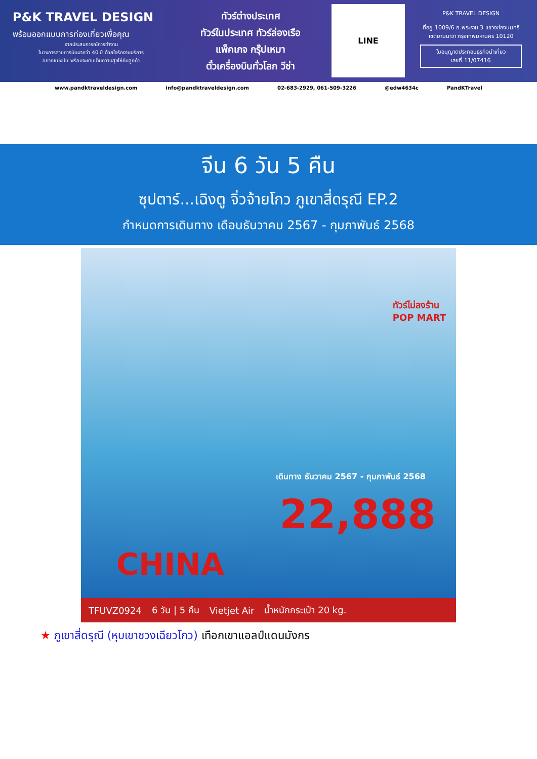P&K TRAVEL DESIGN
พร้อมออกแบบการท่องเที่ยวเพื่อคุณ
จากประสบการณ์การทำงาน
ในวงการสายการบินมากว่า 40 ปี ด้วยใจรักงานบริการ
อยากแบ่งปัน พร้อมจะเติมเต็มความสุขให้กับลูกค้า
ทัวร์ต่างประเทศ
ทัวร์ในประเทศ ทัวร์ล่องเรือ
แพ็คเกจ กรุ๊ปเหมา
ตั๋วเครื่องบินทั่วโลก วีซ่า
LINE
P&K TRAVEL DESIGN
ที่อยู่ 1009/6 ถ.พระราม 3 แขวงช่องนนทรี
เขตยานนาวา กรุงเทพมหานคร 10120
ใบอนุญาตประกอบธุรกิจนำเที่ยว
เลขที่ 11/07416
www.pandktraveldesign.com info@pandktraveldesign.com 02-683-2929, 061-509-3226 @edw4634c PandKTravel
จีน 6 วัน 5 คืน
ซุปตาร์...เฉิงตู จิ่วจ้ายโกว ภูเขาสี่ดรุณี EP.2
กำหนดการเดินทาง เดือนธันวาคม 2567 - กุมภาพันธ์ 2568
ทัวร์ไม่ลงร้าน
POP MART
เดินทาง ธันวาคม 2567 - กุมภาพันธ์ 2568
22,888
CHINA
TFUVZ0924 6 วัน | 5 คืน Vietjet Air น้ำหนักกระเป๋า 20 kg.
★ ภูเขาสี่ดรุณี (หุบเขาซวงเฉียวโกว) เทือกเขาแอลป์แดนมังกร